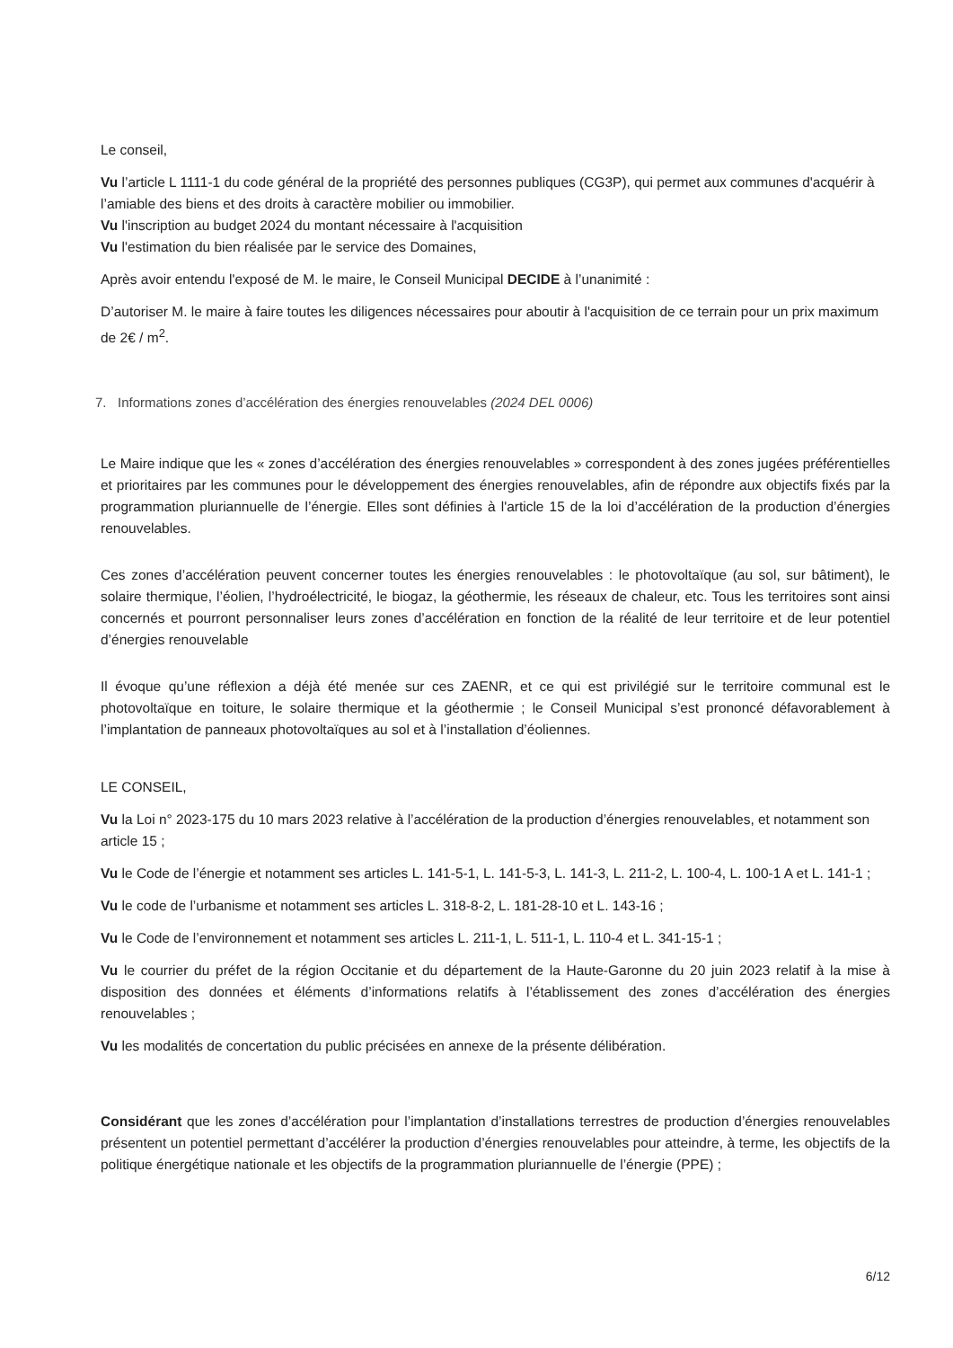Le conseil,
Vu l’article L 1111-1 du code général de la propriété des personnes publiques (CG3P), qui permet aux communes d'acquérir à l’amiable des biens et des droits à caractère mobilier ou immobilier.
Vu l'inscription au budget 2024 du montant nécessaire à l'acquisition
Vu l'estimation du bien réalisée par le service des Domaines,
Après avoir entendu l'exposé de M. le maire, le Conseil Municipal DECIDE à l’unanimité :
D’autoriser M. le maire à faire toutes les diligences nécessaires pour aboutir à l'acquisition de ce terrain pour un prix maximum de 2€ / m<sup>2</sup>.
7. Informations zones d’accélération des énergies renouvelables (2024 DEL 0006)
Le Maire indique que les « zones d’accélération des énergies renouvelables » correspondent à des zones jugées préférentielles et prioritaires par les communes pour le développement des énergies renouvelables, afin de répondre aux objectifs fixés par la programmation pluriannuelle de l’énergie. Elles sont définies à l'article 15 de la loi d’accélération de la production d’énergies renouvelables.
Ces zones d’accélération peuvent concerner toutes les énergies renouvelables : le photovoltaïque (au sol, sur bâtiment), le solaire thermique, l’éolien, l’hydroélectricité, le biogaz, la géothermie, les réseaux de chaleur, etc. Tous les territoires sont ainsi concernés et pourront personnaliser leurs zones d’accélération en fonction de la réalité de leur territoire et de leur potentiel d’énergies renouvelable
Il évoque qu’une réflexion a déjà été menée sur ces ZAENR, et ce qui est privilégié sur le territoire communal est le photovoltaïque en toiture, le solaire thermique et la géothermie ; le Conseil Municipal s’est prononcé défavorablement à l’implantation de panneaux photovoltaïques au sol et à l’installation d’éoliennes.
LE CONSEIL,
Vu la Loi n° 2023-175 du 10 mars 2023 relative à l’accélération de la production d’énergies renouvelables, et notamment son article 15 ;
Vu le Code de l’énergie et notamment ses articles L. 141-5-1, L. 141-5-3, L. 141-3, L. 211-2, L. 100-4, L. 100-1 A et L. 141-1 ;
Vu le code de l’urbanisme et notamment ses articles L. 318-8-2, L. 181-28-10 et L. 143-16 ;
Vu le Code de l’environnement et notamment ses articles L. 211-1, L. 511-1, L. 110-4 et L. 341-15-1 ;
Vu le courrier du préfet de la région Occitanie et du département de la Haute-Garonne du 20 juin 2023 relatif à la mise à disposition des données et éléments d’informations relatifs à l’établissement des zones d’accélération des énergies renouvelables ;
Vu les modalités de concertation du public précisées en annexe de la présente délibération.
Considérant que les zones d’accélération pour l’implantation d’installations terrestres de production d’énergies renouvelables présentent un potentiel permettant d’accélérer la production d’énergies renouvelables pour atteindre, à terme, les objectifs de la politique énergétique nationale et les objectifs de la programmation pluriannuelle de l’énergie (PPE) ;
6/12